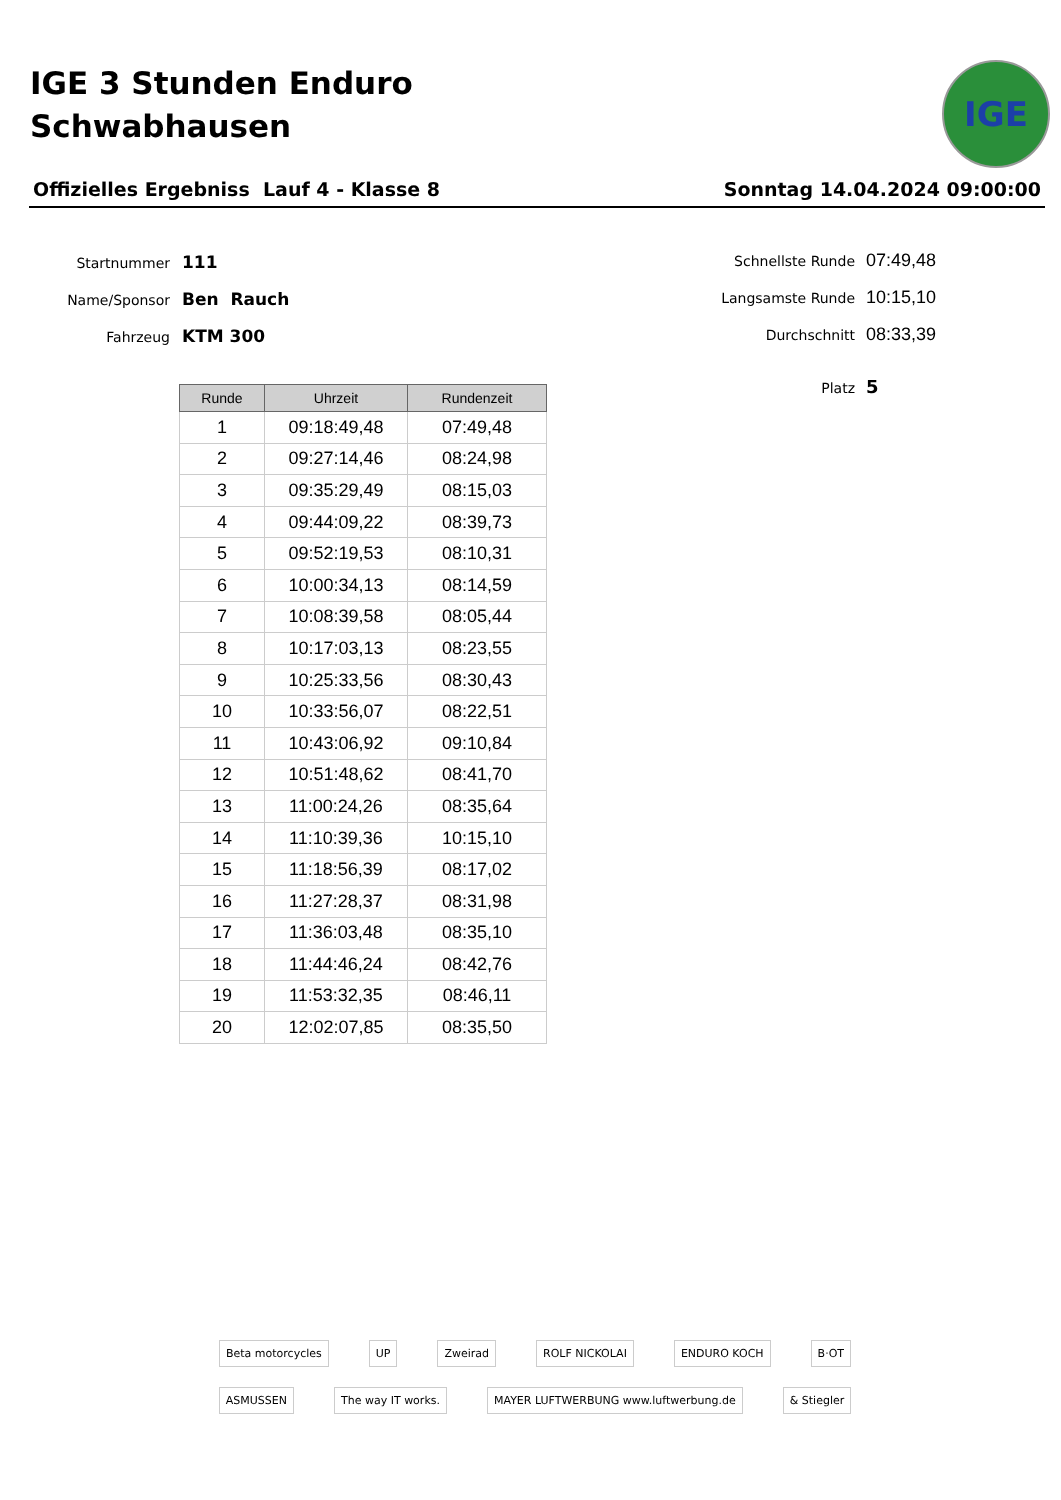IGE 3 Stunden Enduro
Schwabhausen
IGE
Offizielles Ergebniss Lauf 4 - Klasse 8 Sonntag 14.04.2024 09:00:00
Startnummer 111
Name/Sponsor Ben Rauch
Fahrzeug KTM 300
Schnellste Runde 07:49,48
Langsamste Runde 10:15,10
Durchschnitt 08:33,39
Platz 5
| Runde | Uhrzeit | Rundenzeit |
| --- | --- | --- |
| 1 | 09:18:49,48 | 07:49,48 |
| 2 | 09:27:14,46 | 08:24,98 |
| 3 | 09:35:29,49 | 08:15,03 |
| 4 | 09:44:09,22 | 08:39,73 |
| 5 | 09:52:19,53 | 08:10,31 |
| 6 | 10:00:34,13 | 08:14,59 |
| 7 | 10:08:39,58 | 08:05,44 |
| 8 | 10:17:03,13 | 08:23,55 |
| 9 | 10:25:33,56 | 08:30,43 |
| 10 | 10:33:56,07 | 08:22,51 |
| 11 | 10:43:06,92 | 09:10,84 |
| 12 | 10:51:48,62 | 08:41,70 |
| 13 | 11:00:24,26 | 08:35,64 |
| 14 | 11:10:39,36 | 10:15,10 |
| 15 | 11:18:56,39 | 08:17,02 |
| 16 | 11:27:28,37 | 08:31,98 |
| 17 | 11:36:03,48 | 08:35,10 |
| 18 | 11:44:46,24 | 08:42,76 |
| 19 | 11:53:32,35 | 08:46,11 |
| 20 | 12:02:07,85 | 08:35,50 |
Beta motorcycles UP Zweirad ROLF NICKOLAI ENDURO KOCH B·OT ASMUSSEN The way IT works. MAYER LUFTWERBUNG www.luftwerbung.de & Stiegler